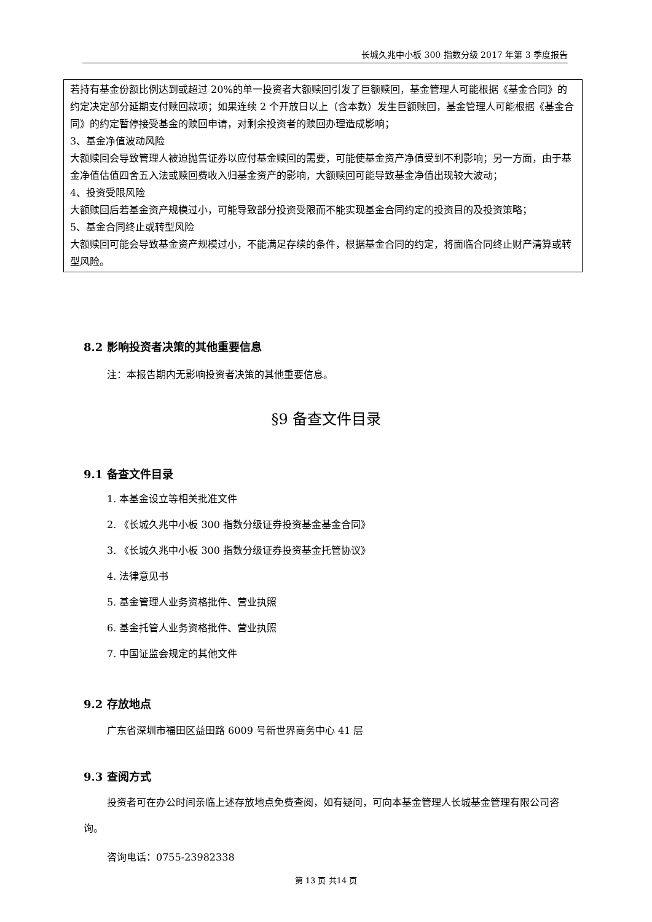长城久兆中小板 300 指数分级 2017 年第 3 季度报告
若持有基金份额比例达到或超过 20%的单一投资者大额赎回引发了巨额赎回，基金管理人可能根据《基金合同》的约定决定部分延期支付赎回款项；如果连续 2 个开放日以上（含本数）发生巨额赎回，基金管理人可能根据《基金合同》的约定暂停接受基金的赎回申请，对剩余投资者的赎回办理造成影响；
3、基金净值波动风险
大额赎回会导致管理人被迫抛售证券以应付基金赎回的需要，可能使基金资产净值受到不利影响；另一方面，由于基金净值估值四舍五入法或赎回费收入归基金资产的影响，大额赎回可能导致基金净值出现较大波动；
4、投资受限风险
大额赎回后若基金资产规模过小，可能导致部分投资受限而不能实现基金合同约定的投资目的及投资策略；
5、基金合同终止或转型风险
大额赎回可能会导致基金资产规模过小，不能满足存续的条件，根据基金合同的约定，将面临合同终止财产清算或转型风险。
8.2 影响投资者决策的其他重要信息
注：本报告期内无影响投资者决策的其他重要信息。
§9 备查文件目录
9.1 备查文件目录
1. 本基金设立等相关批准文件
2. 《长城久兆中小板 300 指数分级证券投资基金基金合同》
3. 《长城久兆中小板 300 指数分级证券投资基金托管协议》
4. 法律意见书
5. 基金管理人业务资格批件、营业执照
6. 基金托管人业务资格批件、营业执照
7. 中国证监会规定的其他文件
9.2 存放地点
广东省深圳市福田区益田路 6009 号新世界商务中心 41 层
9.3 查阅方式
投资者可在办公时间亲临上述存放地点免费查阅，如有疑问，可向本基金管理人长城基金管理有限公司咨询。
咨询电话：0755-23982338
第 13 页 共14 页